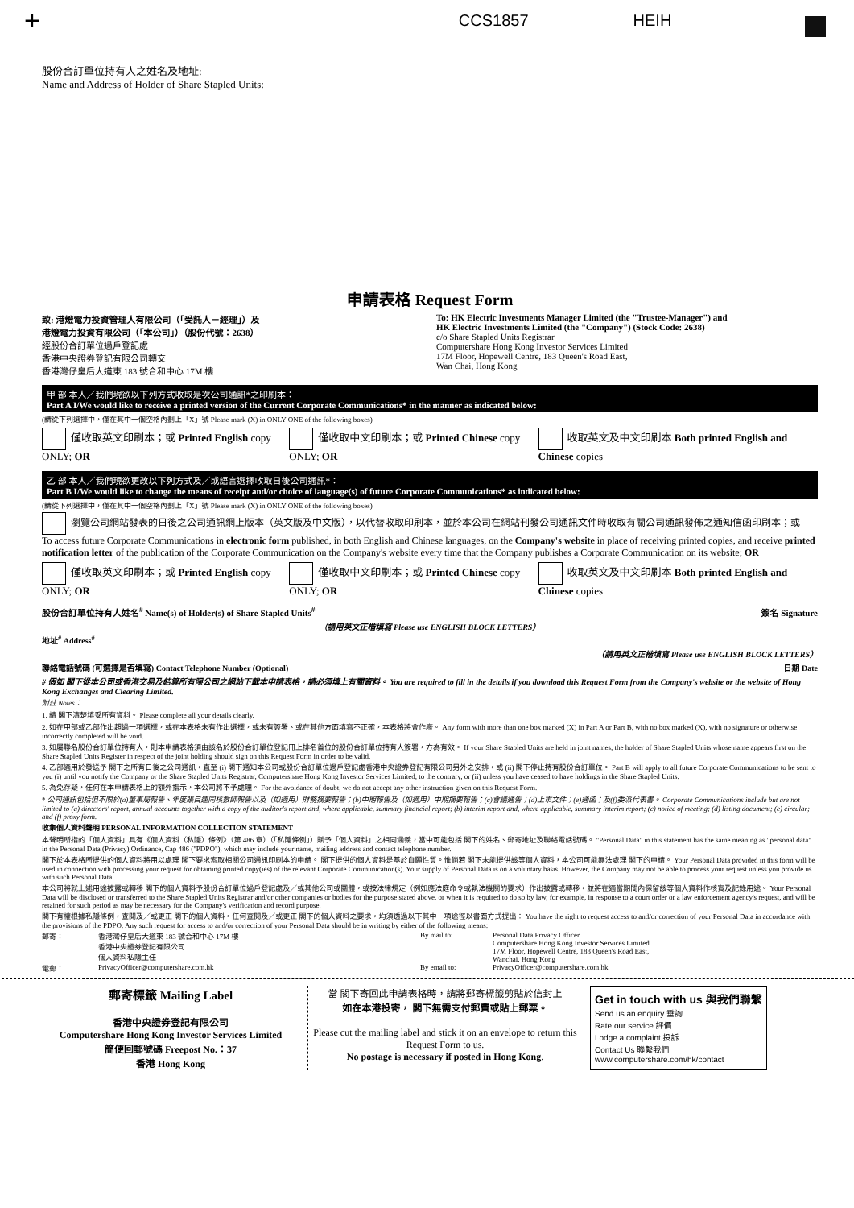+ CCS1857 HEIH
股份合訂單位持有人之姓名及地址:
Name and Address of Holder of Share Stapled Units:
申請表格 Request Form
致: 港燈電力投資管理人有限公司（「受託人－經理」）及
港燈電力投資有限公司（「本公司」）（股份代號：2638）
經股份合訂單位過戶登記處
香港中央證券登記有限公司轉交
香港灣仔皇后大道東 183 號合和中心 17M 樓
To: HK Electric Investments Manager Limited (the "Trustee-Manager") and
HK Electric Investments Limited (the "Company") (Stock Code: 2638)
c/o Share Stapled Units Registrar
Computershare Hong Kong Investor Services Limited
17M Floor, Hopewell Centre, 183 Queen's Road East,
Wan Chai, Hong Kong
甲 部 本人／我們現欲以下列方式收取是次公司通訊*之印刷本：
Part A I/We would like to receive a printed version of the Current Corporate Communications* in the manner as indicated below:
(請從下列選擇中，僅在其中一個空格內劃上「X」號 Please mark (X) in ONLY ONE of the following boxes)
僅收取英文印刷本；或 Printed English copy ONLY; OR 僅收取中文印刷本；或 Printed Chinese copy ONLY; OR 收取英文及中文印刷本 Both printed English and Chinese copies
乙 部 本人／我們現欲更改以下列方式及／或語言選擇收取日後公司通訊*：
Part B I/We would like to change the means of receipt and/or choice of language(s) of future Corporate Communications* as indicated below:
(請從下列選擇中，僅在其中一個空格內劃上「X」號 Please mark (X) in ONLY ONE of the following boxes)
瀏覽公司網站發表的日後之公司通訊網上版本（英文版及中文版），以代替收取印刷本，並於本公司在網站刊發公司通訊文件時收取有關公司通訊發佈之通知信函印刷本；或
To access future Corporate Communications in electronic form published, in both English and Chinese languages, on the Company's website in place of receiving printed copies, and receive printed notification letter of the publication of the Corporate Communication on the Company's website every time that the Company publishes a Corporate Communication on its website; OR
僅收取英文印刷本；或 Printed English copy ONLY; OR 僅收取中文印刷本；或 Printed Chinese copy ONLY; OR 收取英文及中文印刷本 Both printed English and Chinese copies
股份合訂單位持有人姓名<sup>#</sup> Name(s) of Holder(s) of Share Stapled Units<sup>#</sup> 簽名 Signature
（請用英文正楷填寫 Please use ENGLISH BLOCK LETTERS）
地址<sup>#</sup> Address<sup>#</sup>
（請用英文正楷填寫 Please use ENGLISH BLOCK LETTERS）
聯絡電話號碼 (可選擇是否填寫) Contact Telephone Number (Optional) 日期 Date
# 假如 閣下從本公司或香港交易及結算所有限公司之網站下載本申請表格，請必須填上有關資料。 You are required to fill in the details if you download this Request Form from the Company's website or the website of Hong Kong Exchanges and Clearing Limited.
附註 Notes：
1. 請 閣下清楚填妥所有資料。 Please complete all your details clearly.
2. 如在甲部或乙部作出超過一項選擇，或在本表格未有作出選擇，或未有簽署、或在其他方面填寫不正確，本表格將會作廢。 Any form with more than one box marked (X) in Part A or Part B, with no box marked (X), with no signature or otherwise incorrectly completed will be void.
3. 如屬聯名股份合訂單位持有人，則本申請表格須由該名於股份合訂單位登記冊上排名首位的股份合訂單位持有人簽署，方為有效。 If your Share Stapled Units are held in joint names, the holder of Share Stapled Units whose name appears first on the Share Stapled Units Register in respect of the joint holding should sign on this Request Form in order to be valid.
4. 乙部適用於發送予 閣下之所有日後之公司通訊，直至 (i) 閣下通知本公司或股份合訂單位過戶登記處香港中央證券登記有限公司另外之安排，或 (ii) 閣下停止持有股份合訂單位。 Part B will apply to all future Corporate Communications to be sent to you (i) until you notify the Company or the Share Stapled Units Registrar, Computershare Hong Kong Investor Services Limited, to the contrary, or (ii) unless you have ceased to have holdings in the Share Stapled Units.
5. 為免存疑，任何在本申請表格上的額外指示，本公司將不予處理。 For the avoidance of doubt, we do not accept any other instruction given on this Request Form.
* 公司通訊包括但不限於(a)董事局報告、年度賬目連同核數師報告以及（如適用）財務摘要報告；(b)中期報告及（如適用）中期摘要報告；(c)會議通告；(d)上市文件；(e)通函；及(f)委派代表書。 Corporate Communications include but are not limited to (a) directors' report, annual accounts together with a copy of the auditor's report and, where applicable, summary financial report; (b) interim report and, where applicable, summary interim report; (c) notice of meeting; (d) listing document; (e) circular; and (f) proxy form.
收集個人資料聲明 PERSONAL INFORMATION COLLECTION STATEMENT
本聲明所指的「個人資料」具有《個人資料（私隱）條例》（第 486 章）（「私隱條例」）賦予「個人資料」之相同涵義，當中可能包括 閣下的姓名、郵寄地址及聯絡電話號碼。 "Personal Data" in this statement has the same meaning as "personal data" in the Personal Data (Privacy) Ordinance, Cap 486 ("PDPO"), which may include your name, mailing address and contact telephone number.
閣下於本表格所提供的個人資料將用以處理 閣下要求索取相關公司通訊印刷本的申請。 閣下提供的個人資料是基於自願性質。惟倘若 閣下未能提供該等個人資料，本公司可能無法處理 閣下的申請。 Your Personal Data provided in this form will be used in connection with processing your request for obtaining printed copy(ies) of the relevant Corporate Communication(s). Your supply of Personal Data is on a voluntary basis. However, the Company may not be able to process your request unless you provide us with such Personal Data.
本公司將就上述用途披露或轉移 閣下的個人資料予股份合訂單位過戶登記處及／或其他公司或團體，或按法律規定（例如應法庭命令或執法機關的要求）作出披露或轉移，並將在適當期間內保留該等個人資料作核實及記錄用途。 Your Personal Data will be disclosed or transferred to the Share Stapled Units Registrar and/or other companies or bodies for the purpose stated above, or when it is required to do so by law, for example, in response to a court order or a law enforcement agency's request, and will be retained for such period as may be necessary for the Company's verification and record purpose.
閣下有權根據私隱條例，查閱及／或更正 閣下的個人資料。任何查閱及／或更正 閣下的個人資料之要求，均須透過以下其中一項途徑以書面方式提出： You have the right to request access to and/or correction of your Personal Data in accordance with the provisions of the PDPO. Any such request for access to and/or correction of your Personal Data should be in writing by either of the following means:
郵寄： 香港灣仔皇后大道東 183 號合和中心 17M 樓
香港中央證券登記有限公司
個人資料私隱主任 By mail to: Personal Data Privacy Officer
Computershare Hong Kong Investor Services Limited
17M Floor, Hopewell Centre, 183 Queen's Road East,
Wanchai, Hong Kong
電郵： PrivacyOfficer@computershare.com.hk By email to: PrivacyOfficer@computershare.com.hk
郵寄標籤 Mailing Label
香港中央證券登記有限公司
Computershare Hong Kong Investor Services Limited
簡便回郵號碼 Freepost No.：37
香港 Hong Kong
當 閣下寄回此申請表格時，請將郵寄標籤剪貼於信封上
如在本港投寄， 閣下無需支付郵費或貼上郵票。
Please cut the mailing label and stick it on an envelope to return this Request Form to us.
No postage is necessary if posted in Hong Kong.
Get in touch with us 與我們聯繫
Send us an enquiry 垂詢
Rate our service 評價
Lodge a complaint 投訴
Contact Us 聯繫我們
www.computershare.com/hk/contact